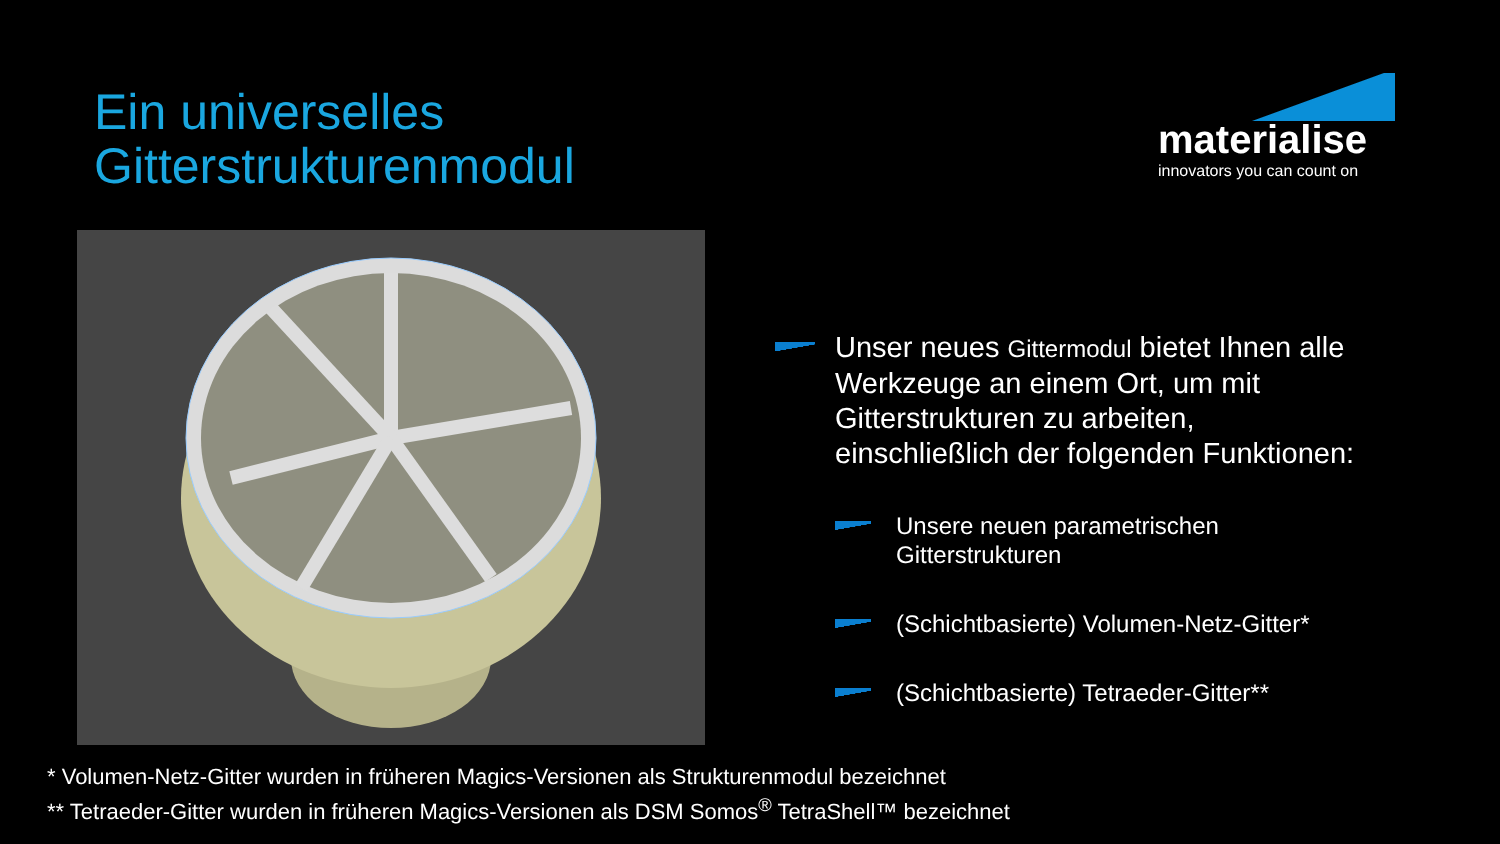Ein universelles
Gitterstrukturenmodul
materialise
innovators you can count on
Unser neues Gittermodul bietet Ihnen alle Werkzeuge an einem Ort, um mit Gitterstrukturen zu arbeiten, einschließlich der folgenden Funktionen:
Unsere neuen parametrischen Gitterstrukturen
(Schichtbasierte) Volumen-Netz-Gitter*
(Schichtbasierte) Tetraeder-Gitter**
* Volumen-Netz-Gitter wurden in früheren Magics-Versionen als Strukturenmodul bezeichnet
** Tetraeder-Gitter wurden in früheren Magics-Versionen als DSM Somos<sup>®</sup> TetraShell™ bezeichnet